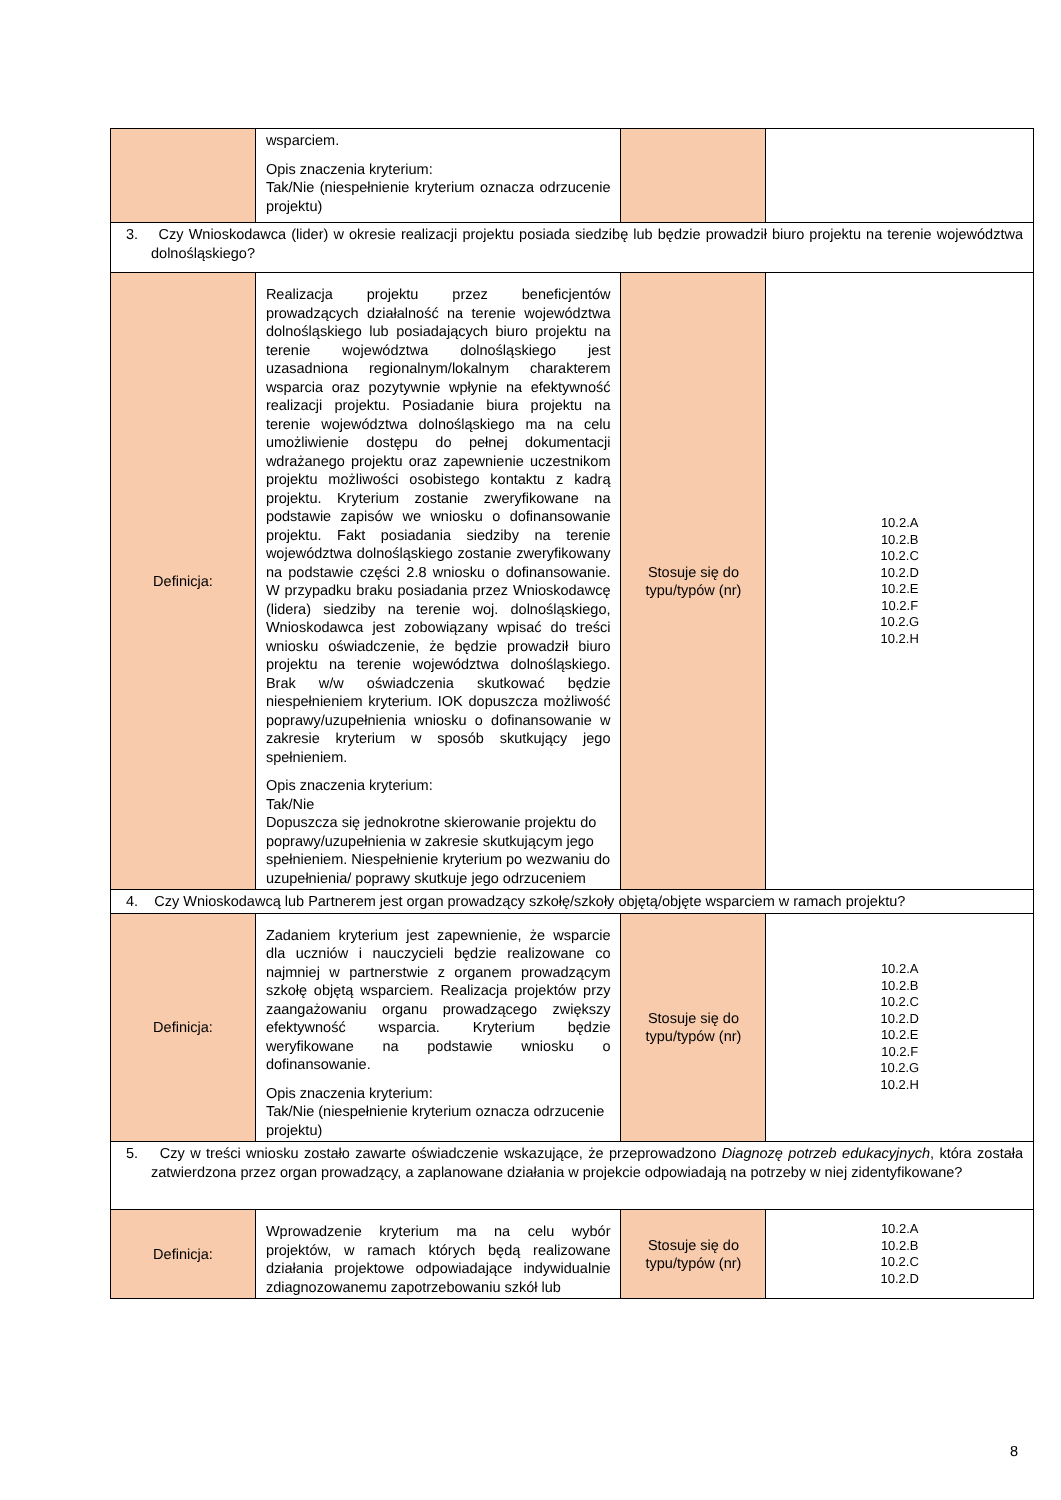| | wsparciem. Opis znaczenia kryterium: Tak/Nie (niespełnienie kryterium oznacza odrzucenie projektu) | | |
| 3. Czy Wnioskodawca (lider) w okresie realizacji projektu posiada siedzibę lub będzie prowadził biuro projektu na terenie województwa dolnośląskiego? | | | |
| Definicja: | Realizacja projektu przez beneficjentów prowadzących działalność na terenie województwa dolnośląskiego lub posiadających biuro projektu na terenie województwa dolnośląskiego jest uzasadniona regionalnym/lokalnym charakterem wsparcia oraz pozytywnie wpłynie na efektywność realizacji projektu. Posiadanie biura projektu na terenie województwa dolnośląskiego ma na celu umożliwienie dostępu do pełnej dokumentacji wdrażanego projektu oraz zapewnienie uczestnikom projektu możliwości osobistego kontaktu z kadrą projektu. Kryterium zostanie zweryfikowane na podstawie zapisów we wniosku o dofinansowanie projektu. Fakt posiadania siedziby na terenie województwa dolnośląskiego zostanie zweryfikowany na podstawie części 2.8 wniosku o dofinansowanie. W przypadku braku posiadania przez Wnioskodawcę (lidera) siedziby na terenie woj. dolnośląskiego, Wnioskodawca jest zobowiązany wpisać do treści wniosku oświadczenie, że będzie prowadził biuro projektu na terenie województwa dolnośląskiego. Brak w/w oświadczenia skutkować będzie niespełnieniem kryterium. IOK dopuszcza możliwość poprawy/uzupełnienia wniosku o dofinansowanie w zakresie kryterium w sposób skutkujący jego spełnieniem. Opis znaczenia kryterium: Tak/Nie Dopuszcza się jednokrotne skierowanie projektu do poprawy/uzupełnienia w zakresie skutkującym jego spełnieniem. Niespełnienie kryterium po wezwaniu do uzupełnienia/ poprawy skutkuje jego odrzuceniem | Stosuje się do typu/typów (nr) | 10.2.A 10.2.B 10.2.C 10.2.D 10.2.E 10.2.F 10.2.G 10.2.H |
| 4. Czy Wnioskodawcą lub Partnerem jest organ prowadzący szkołę/szkoły objętą/objęte wsparciem w ramach projektu? | | | |
| Definicja: | Zadaniem kryterium jest zapewnienie, że wsparcie dla uczniów i nauczycieli będzie realizowane co najmniej w partnerstwie z organem prowadzącym szkołę objętą wsparciem. Realizacja projektów przy zaangażowaniu organu prowadzącego zwiększy efektywność wsparcia. Kryterium będzie weryfikowane na podstawie wniosku o dofinansowanie. Opis znaczenia kryterium: Tak/Nie (niespełnienie kryterium oznacza odrzucenie projektu) | Stosuje się do typu/typów (nr) | 10.2.A 10.2.B 10.2.C 10.2.D 10.2.E 10.2.F 10.2.G 10.2.H |
| 5. Czy w treści wniosku zostało zawarte oświadczenie wskazujące, że przeprowadzono Diagnozę potrzeb edukacyjnych , która została zatwierdzona przez organ prowadzący, a zaplanowane działania w projekcie odpowiadają na potrzeby w niej zidentyfikowane? | | | |
| Definicja: | Wprowadzenie kryterium ma na celu wybór projektów, w ramach których będą realizowane działania projektowe odpowiadające indywidualnie zdiagnozowanemu zapotrzebowaniu szkół lub | Stosuje się do typu/typów (nr) | 10.2.A 10.2.B 10.2.C 10.2.D |
8